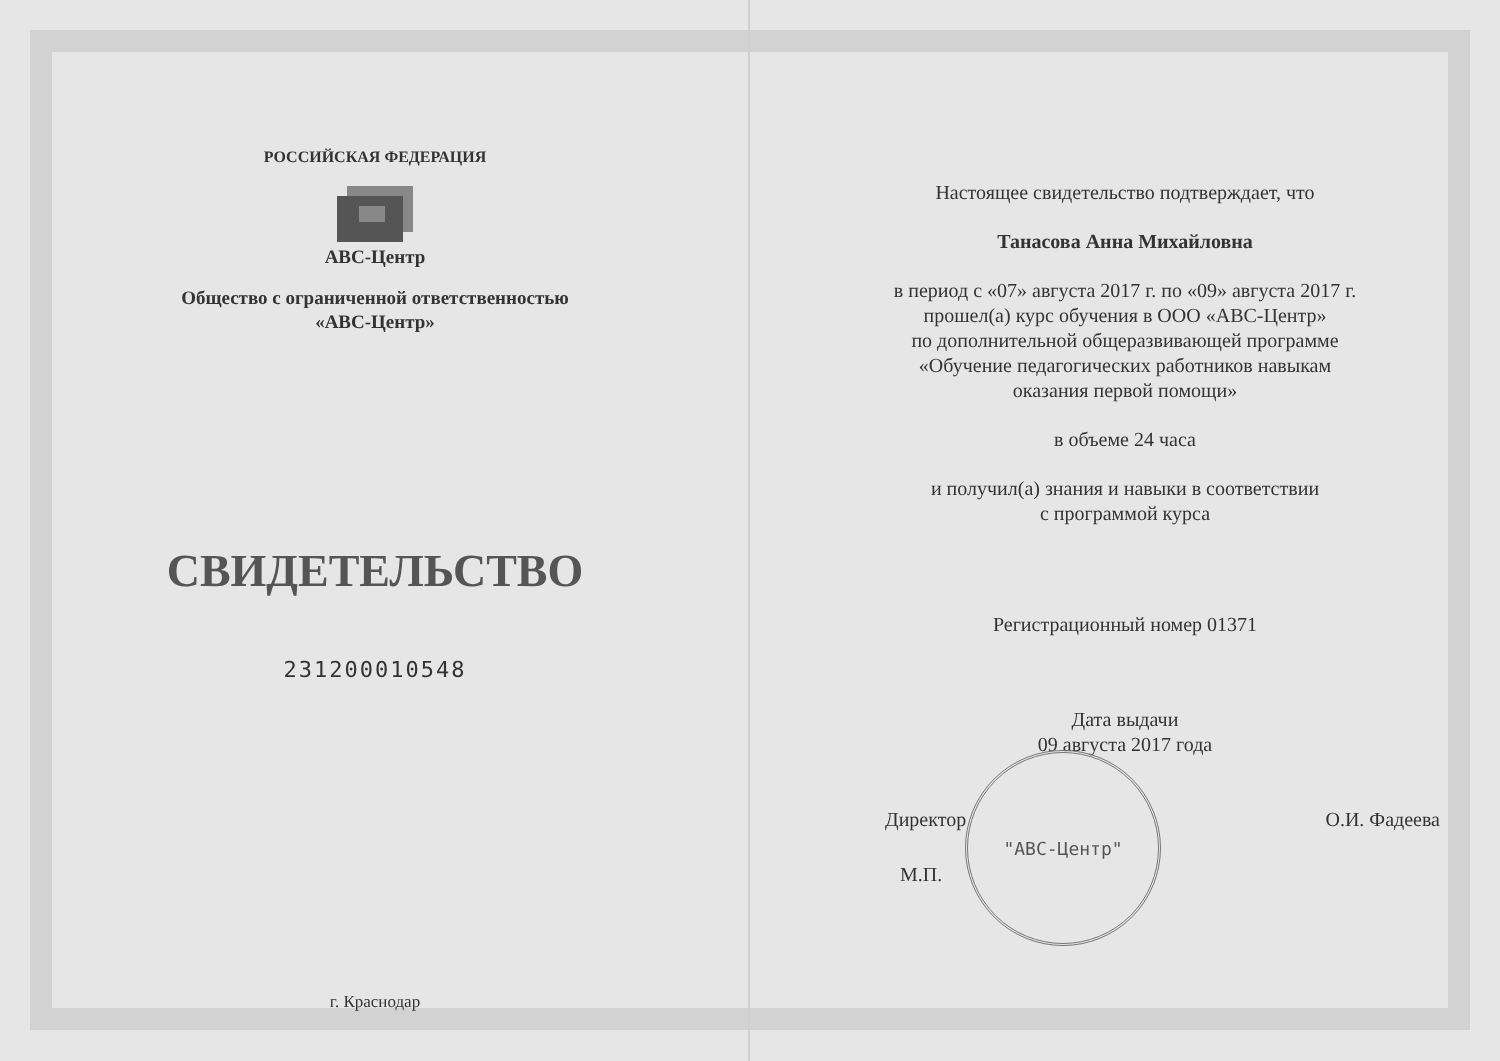РОССИЙСКАЯ ФЕДЕРАЦИЯ
АВС-Центр
Общество с ограниченной ответственностью
«АВС-Центр»
СВИДЕТЕЛЬСТВО
231200010548
г. Краснодар
Настоящее свидетельство подтверждает, что
Танасова Анна Михайловна
в период с «07» августа 2017 г. по «09» августа 2017 г.
прошел(а) курс обучения в ООО «АВС-Центр»
по дополнительной общеразвивающей программе
«Обучение педагогических работников навыкам
оказания первой помощи»
в объеме 24 часа
и получил(а) знания и навыки в соответствии
с программой курса
Регистрационный номер 01371
Дата выдачи
09 августа 2017 года
Директор О.И. Фадеева
М.П.
"АВС-Центр"